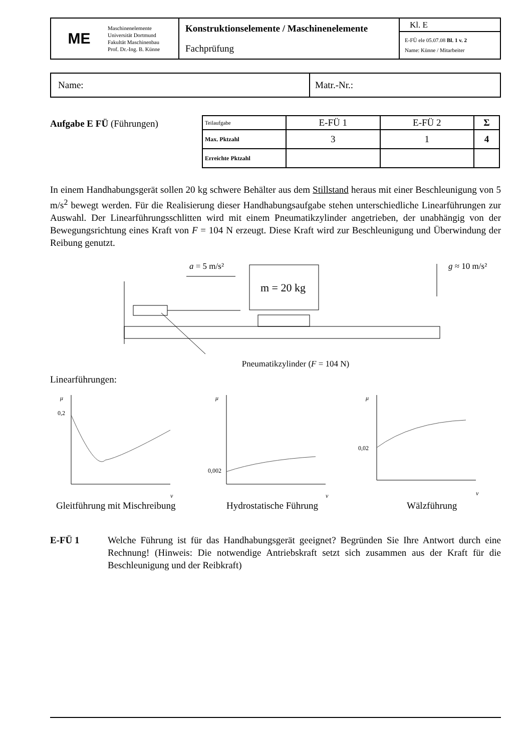| ME | Maschinenelemente Universität Dortmund Fakultät Maschinenbau Prof. Dr.-Ing. B. Künne | Konstruktionselemente / Maschinenelemente Fachprüfung | Kl. E E-FÜ ele 05.07.08 Bl. 1 v. 2 Name: Künne / Mitarbeiter |
| Name: | Matr.-Nr.: |
Aufgabe E FÜ (Führungen)
| Teilaufgabe | E-FÜ 1 | E-FÜ 2 | Σ |
| Max. Pktzahl | 3 | 1 | 4 |
| Erreichte Pktzahl | | | |
In einem Handhabungsgerät sollen 20 kg schwere Behälter aus dem Stillstand heraus mit einer Beschleunigung von 5 m/s<sup>2</sup> bewegt werden. Für die Realisierung dieser Handhabungsaufgabe stehen unterschiedliche Linearführungen zur Auswahl. Der Linearführungsschlitten wird mit einem Pneumatikzylinder angetrieben, der unabhängig von der Bewegungsrichtung eines Kraft von F = 104 N erzeugt. Diese Kraft wird zur Beschleunigung und Überwindung der Reibung genutzt.
a = 5 m/s²
m = 20 kg
g ≈ 10 m/s²
Pneumatikzylinder (F = 104 N)
Linearführungen:
μ
0,2
v
μ
0,002
v
μ
0,02
v
Gleitführung mit Mischreibung Hydrostatische Führung Wälzführung
E-FÜ 1 Welche Führung ist für das Handhabungsgerät geeignet? Begründen Sie Ihre Antwort durch eine Rechnung! (Hinweis: Die notwendige Antriebskraft setzt sich zusammen aus der Kraft für die Beschleunigung und der Reibkraft)